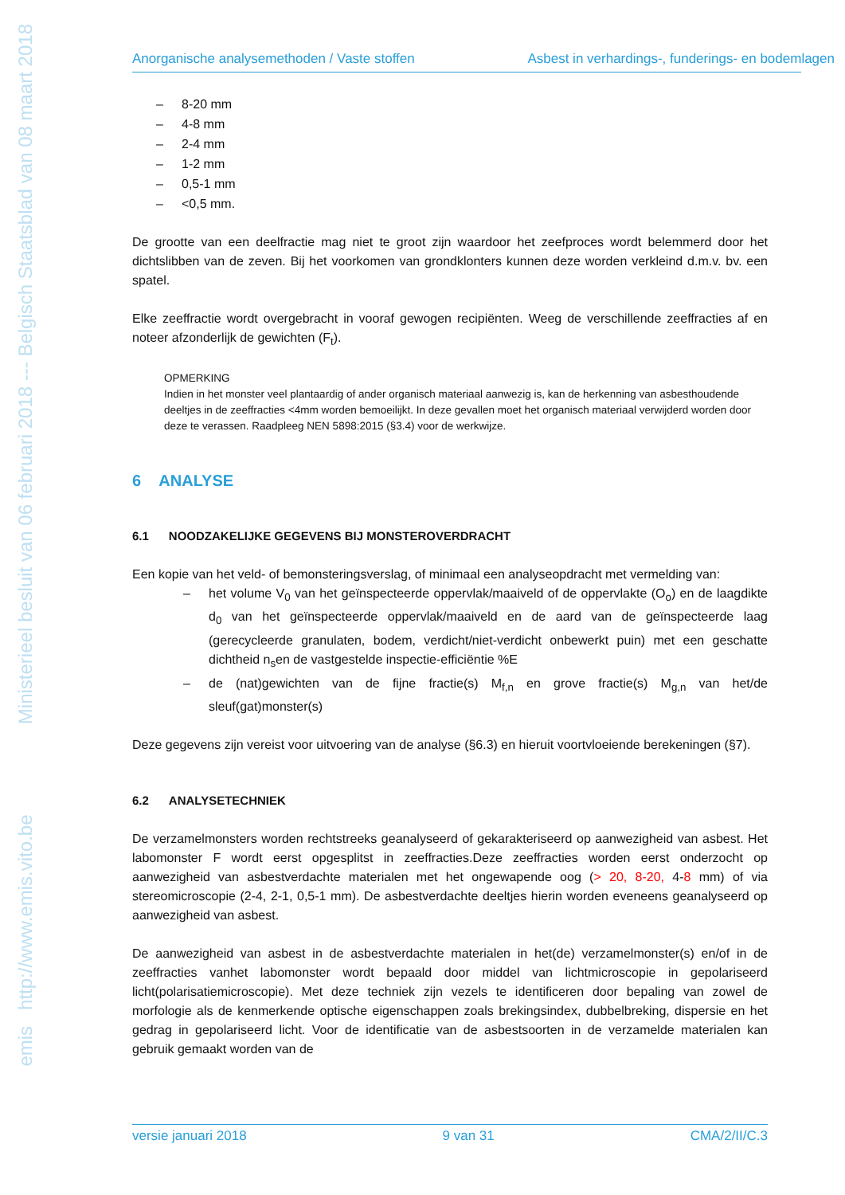emis http://www.emis.vito.be Ministerieel besluit van 06 februari 2018 --- Belgisch Staatsblad van 08 maart 2018
Anorganische analysemethoden / Vaste stoffen Asbest in verhardings-, funderings- en bodemlagen
– 8-20 mm
– 4-8 mm
– 2-4 mm
– 1-2 mm
– 0,5-1 mm
– <0,5 mm.
De grootte van een deelfractie mag niet te groot zijn waardoor het zeefproces wordt belemmerd door het dichtslibben van de zeven. Bij het voorkomen van grondklonters kunnen deze worden verkleind d.m.v. bv. een spatel.
Elke zeeffractie wordt overgebracht in vooraf gewogen recipiënten. Weeg de verschillende zeeffracties af en noteer afzonderlijk de gewichten (F<sub>t</sub>).
OPMERKING
Indien in het monster veel plantaardig of ander organisch materiaal aanwezig is, kan de herkenning van asbesthoudende deeltjes in de zeeffracties <4mm worden bemoeilijkt. In deze gevallen moet het organisch materiaal verwijderd worden door deze te verassen. Raadpleeg NEN 5898:2015 (§3.4) voor de werkwijze.
6 ANALYSE
6.1 NOODZAKELIJKE GEGEVENS BIJ MONSTEROVERDRACHT
Een kopie van het veld- of bemonsteringsverslag, of minimaal een analyseopdracht met vermelding van:
– het volume V<sub>0</sub> van het geïnspecteerde oppervlak/maaiveld of de oppervlakte (O<sub>o</sub>) en de laagdikte d<sub>0</sub> van het geïnspecteerde oppervlak/maaiveld en de aard van de geïnspecteerde laag (gerecycleerde granulaten, bodem, verdicht/niet-verdicht onbewerkt puin) met een geschatte dichtheid n<sub>s</sub>en de vastgestelde inspectie-efficiëntie %E
– de (nat)gewichten van de fijne fractie(s) M<sub>f,n</sub> en grove fractie(s) M<sub>g,n</sub> van het/de sleuf(gat)monster(s)
Deze gegevens zijn vereist voor uitvoering van de analyse (§6.3) en hieruit voortvloeiende berekeningen (§7).
6.2 ANALYSETECHNIEK
De verzamelmonsters worden rechtstreeks geanalyseerd of gekarakteriseerd op aanwezigheid van asbest. Het labomonster F wordt eerst opgesplitst in zeeffracties.Deze zeeffracties worden eerst onderzocht op aanwezigheid van asbestverdachte materialen met het ongewapende oog (> 20, 8-20, 4-8 mm) of via stereomicroscopie (2-4, 2-1, 0,5-1 mm). De asbestverdachte deeltjes hierin worden eveneens geanalyseerd op aanwezigheid van asbest.
De aanwezigheid van asbest in de asbestverdachte materialen in het(de) verzamelmonster(s) en/of in de zeeffracties vanhet labomonster wordt bepaald door middel van lichtmicroscopie in gepolariseerd licht(polarisatiemicroscopie). Met deze techniek zijn vezels te identificeren door bepaling van zowel de morfologie als de kenmerkende optische eigenschappen zoals brekingsindex, dubbelbreking, dispersie en het gedrag in gepolariseerd licht. Voor de identificatie van de asbestsoorten in de verzamelde materialen kan gebruik gemaakt worden van de
versie januari 2018 9 van 31 CMA/2/II/C.3